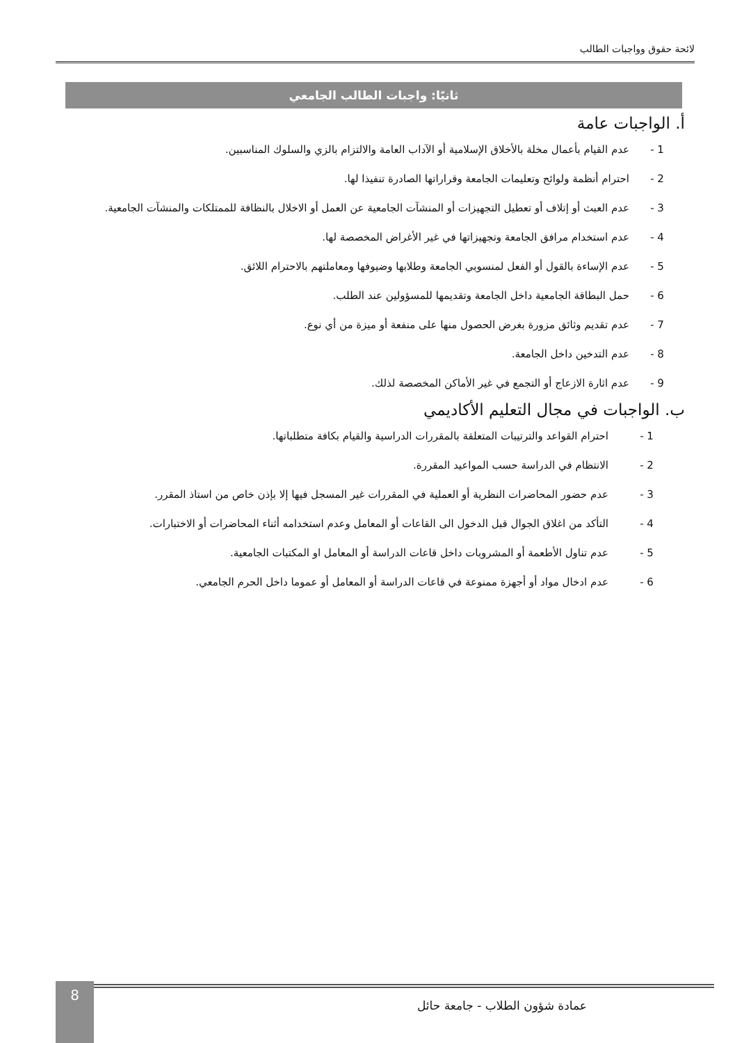لائحة حقوق وواجبات الطالب
ثانيًا: واجبات الطالب الجامعي
أ. الواجبات عامة
1 - عدم القيام بأعمال مخلة بالأخلاق الإسلامية أو الآداب العامة والالتزام بالزي والسلوك المناسبين.
2 - احترام أنظمة ولوائح وتعليمات الجامعة وقراراتها الصادرة تنفيذا لها.
3 - عدم العبث أو إتلاف أو تعطيل التجهيزات أو المنشآت الجامعية عن العمل أو الاخلال بالنظافة للممتلكات والمنشآت الجامعية.
4 - عدم استخدام مرافق الجامعة وتجهيزاتها في غير الأغراض المخصصة لها.
5 - عدم الإساءة بالقول أو الفعل لمنسوبي الجامعة وطلابها وضيوفها ومعاملتهم بالاحترام اللائق.
6 - حمل البطاقة الجامعية داخل الجامعة وتقديمها للمسؤولين عند الطلب.
7 - عدم تقديم وثائق مزورة بغرض الحصول منها على منفعة أو ميزة من أي نوع.
8 - عدم التدخين داخل الجامعة.
9 - عدم اثارة الازعاج أو التجمع في غير الأماكن المخصصة لذلك.
ب. الواجبات في مجال التعليم الأكاديمي
1 - احترام القواعد والترتيبات المتعلقة بالمقررات الدراسية والقيام بكافة متطلباتها.
2 - الانتظام في الدراسة حسب المواعيد المقررة.
3 - عدم حضور المحاضرات النظرية أو العملية في المقررات غير المسجل فيها إلا بإذن خاص من استاذ المقرر.
4 - التأكد من اغلاق الجوال قبل الدخول الى القاعات أو المعامل وعدم استخدامه أثناء المحاضرات أو الاختبارات.
5 - عدم تناول الأطعمة أو المشروبات داخل قاعات الدراسة أو المعامل او المكتبات الجامعية.
6 - عدم ادخال مواد أو أجهزة ممنوعة في قاعات الدراسة أو المعامل أو عموما داخل الحرم الجامعي.
عمادة شؤون الطلاب - جامعة حائل
8